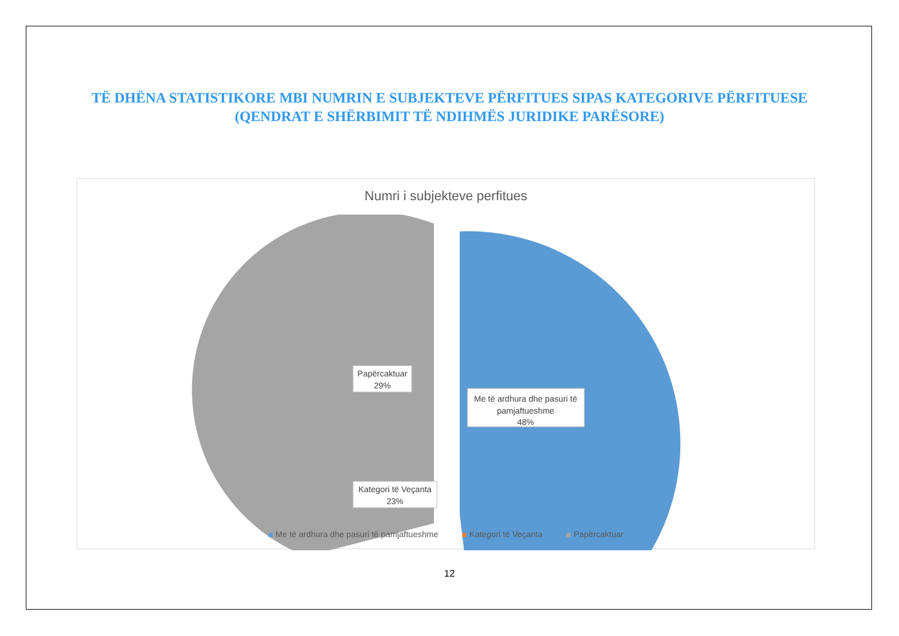TË DHËNA STATISTIKORE MBI NUMRIN E SUBJEKTEVE PËRFITUES SIPAS KATEGORIVE PËRFITUESE (QENDRAT E SHËRBIMIT TË NDIHMËS JURIDIKE PARËSORE)
Numri i subjekteve perfitues
Me të ardhura dhe pasuri të
pamjaftueshme
48%
Kategori të Veçanta
23%
Papërcaktuar
29%
Me të ardhura dhe pasuri të pamjaftueshme Kategori të Veçanta Papërcaktuar
12